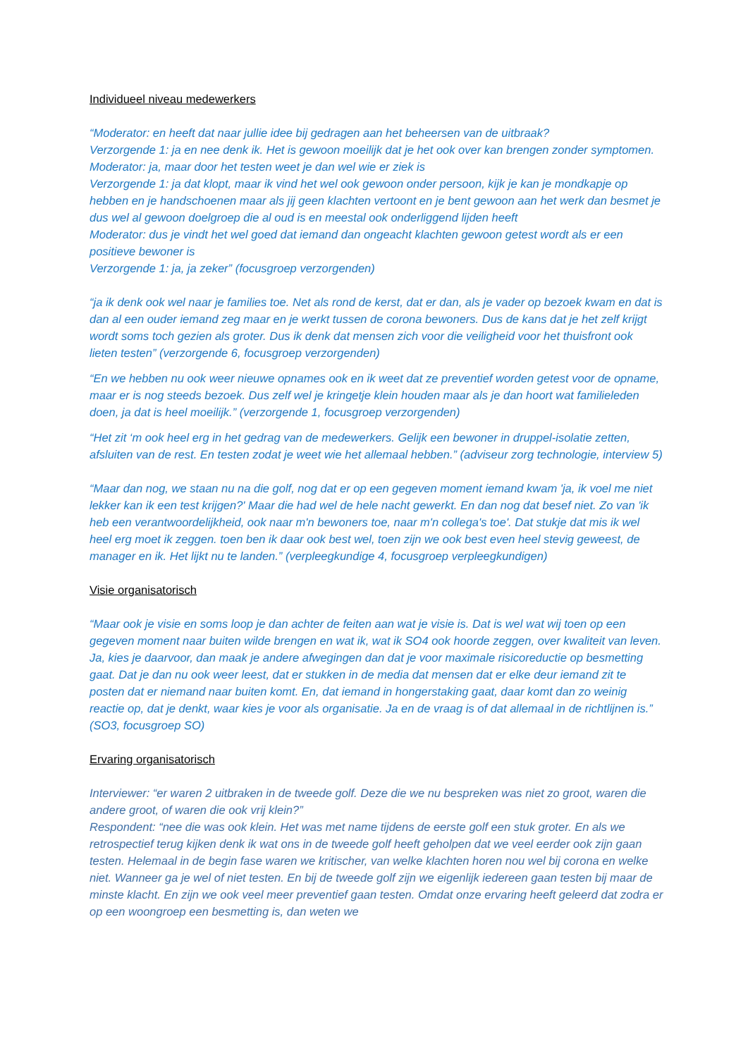Individueel niveau medewerkers
“Moderator: en heeft dat naar jullie idee bij gedragen aan het beheersen van de uitbraak?
Verzorgende 1: ja en nee denk ik. Het is gewoon moeilijk dat je het ook over kan brengen zonder symptomen.
Moderator: ja, maar door het testen weet je dan wel wie er ziek is
Verzorgende 1: ja dat klopt, maar ik vind het wel ook gewoon onder persoon, kijk je kan je mondkapje op hebben en je handschoenen maar als jij geen klachten vertoont en je bent gewoon aan het werk dan besmet je dus wel al gewoon doelgroep die al oud is en meestal ook onderliggend lijden heeft
Moderator: dus je vindt het wel goed dat iemand dan ongeacht klachten gewoon getest wordt als er een positieve bewoner is
Verzorgende 1: ja, ja zeker” (focusgroep verzorgenden)
“ja ik denk ook wel naar je families toe. Net als rond de kerst, dat er dan, als je vader op bezoek kwam en dat is dan al een ouder iemand zeg maar en je werkt tussen de corona bewoners. Dus de kans dat je het zelf krijgt wordt soms toch gezien als groter. Dus ik denk dat mensen zich voor die veiligheid voor het thuisfront ook lieten testen” (verzorgende 6, focusgroep verzorgenden)
“En we hebben nu ook weer nieuwe opnames ook en ik weet dat ze preventief worden getest voor de opname, maar er is nog steeds bezoek. Dus zelf wel je kringetje klein houden maar als je dan hoort wat familieleden doen, ja dat is heel moeilijk.” (verzorgende 1, focusgroep verzorgenden)
“Het zit ‘m ook heel erg in het gedrag van de medewerkers. Gelijk een bewoner in druppel-isolatie zetten, afsluiten van de rest. En testen zodat je weet wie het allemaal hebben.” (adviseur zorg technologie, interview 5)
“Maar dan nog, we staan nu na die golf, nog dat er op een gegeven moment iemand kwam 'ja, ik voel me niet lekker kan ik een test krijgen?' Maar die had wel de hele nacht gewerkt. En dan nog dat besef niet. Zo van 'ik heb een verantwoordelijkheid, ook naar m'n bewoners toe, naar m'n collega's toe'. Dat stukje dat mis ik wel heel erg moet ik zeggen. toen ben ik daar ook best wel, toen zijn we ook best even heel stevig geweest, de manager en ik. Het lijkt nu te landen.” (verpleegkundige 4, focusgroep verpleegkundigen)
Visie organisatorisch
“Maar ook je visie en soms loop je dan achter de feiten aan wat je visie is. Dat is wel wat wij toen op een gegeven moment naar buiten wilde brengen en wat ik, wat ik SO4 ook hoorde zeggen, over kwaliteit van leven. Ja, kies je daarvoor, dan maak je andere afwegingen dan dat je voor maximale risicoreductie op besmetting gaat. Dat je dan nu ook weer leest, dat er stukken in de media dat mensen dat er elke deur iemand zit te posten dat er niemand naar buiten komt. En, dat iemand in hongerstaking gaat, daar komt dan zo weinig reactie op, dat je denkt, waar kies je voor als organisatie. Ja en de vraag is of dat allemaal in de richtlijnen is.” (SO3, focusgroep SO)
Ervaring organisatorisch
Interviewer: “er waren 2 uitbraken in de tweede golf. Deze die we nu bespreken was niet zo groot, waren die andere groot, of waren die ook vrij klein?”
Respondent: “nee die was ook klein. Het was met name tijdens de eerste golf een stuk groter. En als we retrospectief terug kijken denk ik wat ons in de tweede golf heeft geholpen dat we veel eerder ook zijn gaan testen. Helemaal in de begin fase waren we kritischer, van welke klachten horen nou wel bij corona en welke niet. Wanneer ga je wel of niet testen. En bij de tweede golf zijn we eigenlijk iedereen gaan testen bij maar de minste klacht. En zijn we ook veel meer preventief gaan testen. Omdat onze ervaring heeft geleerd dat zodra er op een woongroep een besmetting is, dan weten we